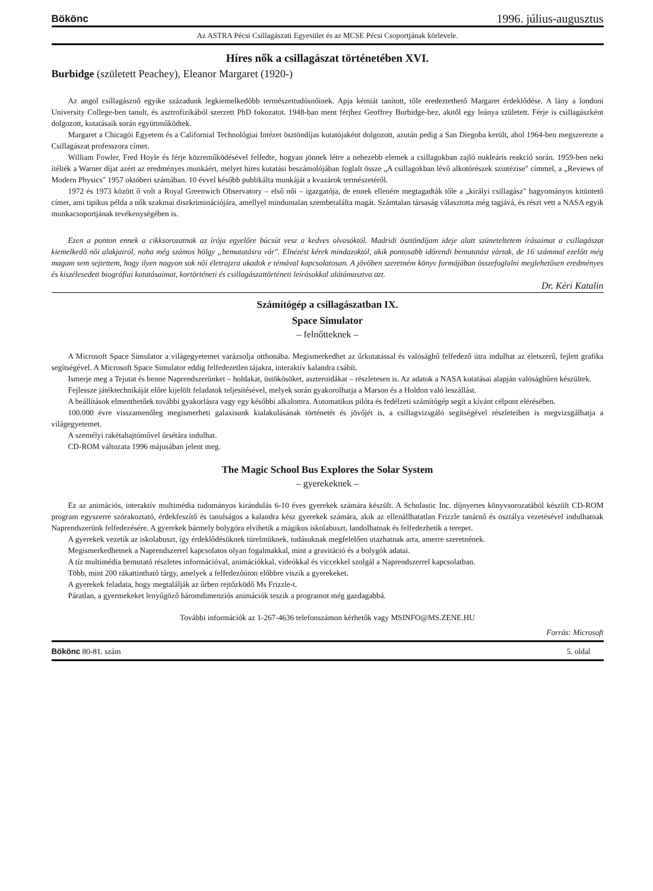Bökönc 1996. július-augusztus
Az ASTRA Pécsi Csillagászati Egyesület és az MCSE Pécsi Csoportjának körlevele.
Híres nők a csillagászat történetében XVI.
Burbidge (született Peachey), Eleanor Margaret (1920-)
Az angol csillagásznő egyike századunk legkiemelkedőbb természettudósnőinek. Apja kémiát tanított, tőle eredeztethető Margaret érdeklődése. A lány a londoni University College-ben tanult, és asztrofizikából szerzett PhD fokozatot. 1948-ban ment férjhez Geoffrey Burbidge-hez, akitől egy leánya született. Férje is csillagászként dolgozott, kutatásaik során együttműködtek.
Margaret a Chicagói Egyetem és a Californial Technológiai Intézet ösztöndíjas kutatójaként dolgozott, azután pedig a San Diegoba került, ahol 1964-ben megszerezte a Csillagászat professzora címet.
William Fowler, Fred Hoyle és férje közreműködésével felfedte, hogyan jönnek létre a nehezebb elemek a csillagokban zajló nukleáris reakció során. 1959-ben neki ítélték a Warner díjat azért az eredményes munkáért, melyet híres kutatási beszámolójában foglalt össze „A csillagokban lévő alkotórészek szintézise" címmel, a „Reviews of Modern Physics" 1957 októberi számában. 10 évvel később publikálta munkáját a kvazárok természetéről.
1972 és 1973 között ő volt a Royal Greenwich Observatory – első női – igazgatója, de ennek ellenére megtagadták tőle a „királyi csillagász" hagyományos kitüntető címet, ami tipikus példa a nők szakmai diszkriminációjára, amellyel minduntalan szembetalálta magát. Számtalan társaság választotta még tagjává, és részt vett a NASA egyik munkacsoportjának tevékenységében is.
Ezen a ponton ennek a cikksorozatnak az írója egyelőre búcsút vesz a kedves olvasóktól. Madridi ösztöndíjam ideje alatt szüneteltetem írásaimat a csillagászat kiemelkedő női alakjairól, noha még számos hölgy „bemutatásra vár". Elnézést kérek mindazoktól, akik pontosabb időrendi bemutatást vártak, de 16 számmal ezelőtt még magam sem sejtettem, hogy ilyen nagyon sok női életrajzra akadok e témával kapcsolatosan. A jövőben szeretném könyv formájában összefoglalni meglehetősen eredményes és kiszélesedett biográfiai kutatásaimat, kortörténeti és csillagászattörténeti leírásokkal alátámasztva azt.
Dr. Kéri Katalin
Számítógép a csillagászatban IX.
Space Simulator
– felnőtteknek –
A Microsoft Space Simulator a világegyetemet varázsolja otthonába. Megismerkedhet az űrkutatással és valósághű felfedező útra indulhat az életszerű, fejlett grafika segítségével. A Microsoft Space Simulator eddig felfedezetlen tájakra, interaktív kalandra csábít.
Ismerje meg a Tejutat és benne Naprendszerünket – holdakat, üstökösöket, aszteroidákat – részletesen is. Az adatok a NASA kutatásai alapján valósághűen készültek.
Fejlessze játéktechnikáját előre kijelölt feladatok teljesítésével, melyek során gyakorolhatja a Marson és a Holdon való leszállást.
A beállítások elmenthetőek további gyakorlásra vagy egy későbbi alkalomra. Automatikus pilóta és fedélzeti számítógép segít a kívánt célpont elérésében.
100.000 évre visszamenőleg megismerheti galaxisunk kialakulásának történetét és jövőjét is, a csillagvizsgáló segítségével részleteiben is megvizsgálhatja a világegyetemet.
A személyi rakétahajtóművel űrsétára indulhat.
CD-ROM változata 1996 májusában jelent meg.
The Magic School Bus Explores the Solar System
– gyerekeknek –
Ez az animációs, interaktív multimédia tudományos kirándulás 6-10 éves gyerekek számára készült. A Scholastic Inc. díjnyertes könyvsorozatából készült CD-ROM program egyszerre szórakoztató, érdekfeszítő és tanulságos a kalandra kész gyerekek számára, akik az ellenállhatatlan Frizzle tanárnő és osztálya vezetésével indulhatnak Naprendszerünk felfedezésére. A gyerekek bármely bolygóra elvihetik a mágikus iskolabuszt, landolhatnak és felfedezhetik a terepet.
A gyerekek vezetik az iskolabuszt, így érdeklődésüknek türelmüknek, tudásuknak megfelelően utazhatnak arra, amerre szeretnének.
Megismerkedhetnek a Naprendszerrel kapcsolatos olyan fogalmakkal, mint a gravitáció és a bolygók adatai.
A tíz multimédia bemutató részletes információval, animációkkal, videókkal és viccekkel szolgál a Naprendszerrel kapcsolatban.
Több, mint 200 rákattintható tárgy, amelyek a felfedezőúton előbbre viszik a gyerekeket.
A gyerekek feladata, hogy megtalálják az űrben rejtőzködő Ms Frizzle-t.
Páratlan, a gyermekeket lenyűgöző háromdimenziós animációk teszik a programot még gazdagabbá.
További információk az 1-267-4636 telefonszámon kérhetők vagy MSINFO@MS.ZENE.HU
Forrás: Microsoft
Bökönc 80-81. szám 5. oldal